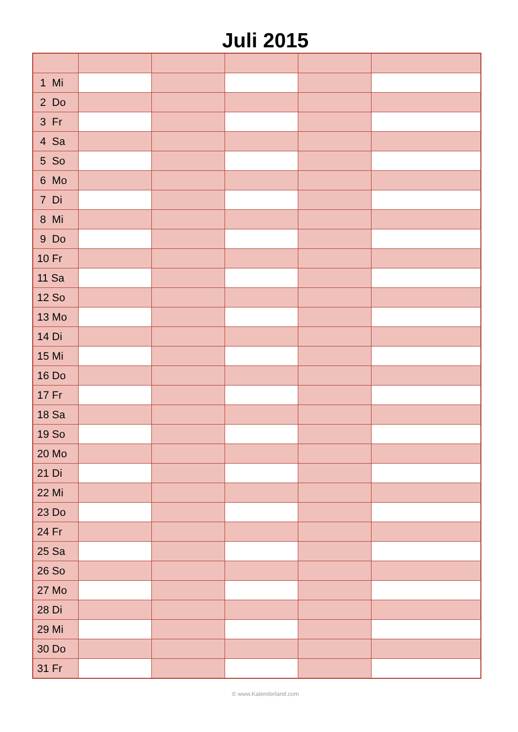Juli 2015
| 1 Mi | | | | | |
| 2 Do | | | | | |
| 3 Fr | | | | | |
| 4 Sa | | | | | |
| 5 So | | | | | |
| 6 Mo | | | | | |
| 7 Di | | | | | |
| 8 Mi | | | | | |
| 9 Do | | | | | |
| 10 Fr | | | | | |
| 11 Sa | | | | | |
| 12 So | | | | | |
| 13 Mo | | | | | |
| 14 Di | | | | | |
| 15 Mi | | | | | |
| 16 Do | | | | | |
| 17 Fr | | | | | |
| 18 Sa | | | | | |
| 19 So | | | | | |
| 20 Mo | | | | | |
| 21 Di | | | | | |
| 22 Mi | | | | | |
| 23 Do | | | | | |
| 24 Fr | | | | | |
| 25 Sa | | | | | |
| 26 So | | | | | |
| 27 Mo | | | | | |
| 28 Di | | | | | |
| 29 Mi | | | | | |
| 30 Do | | | | | |
| 31 Fr | | | | | |
© www.Kalenderland.com